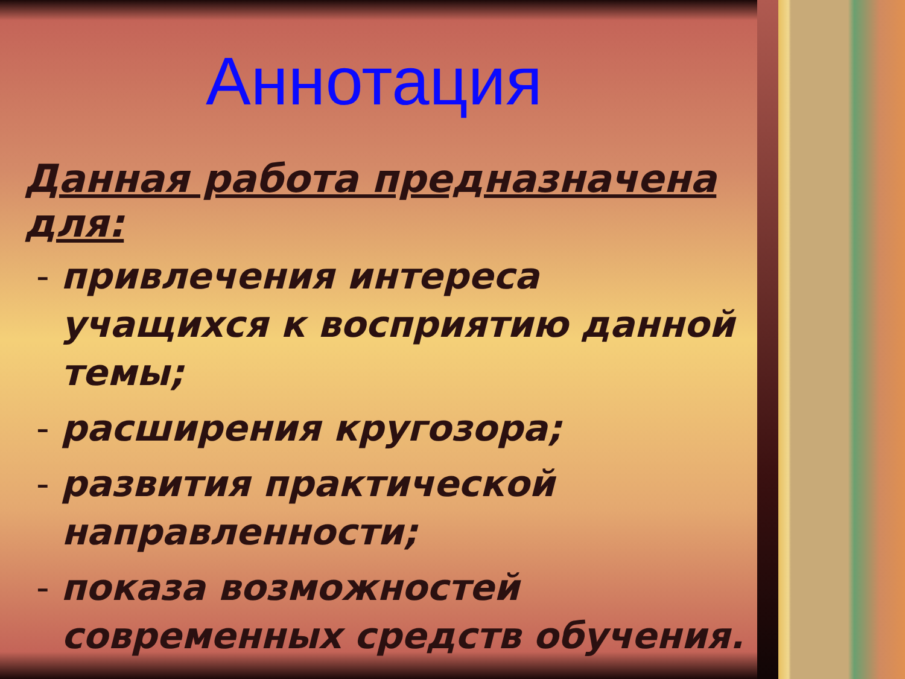Аннотация
Данная работа предназначена для:
- привлечения интереса учащихся к восприятию данной темы;
- расширения кругозора;
- развития практической направленности;
- показа возможностей современных средств обучения.